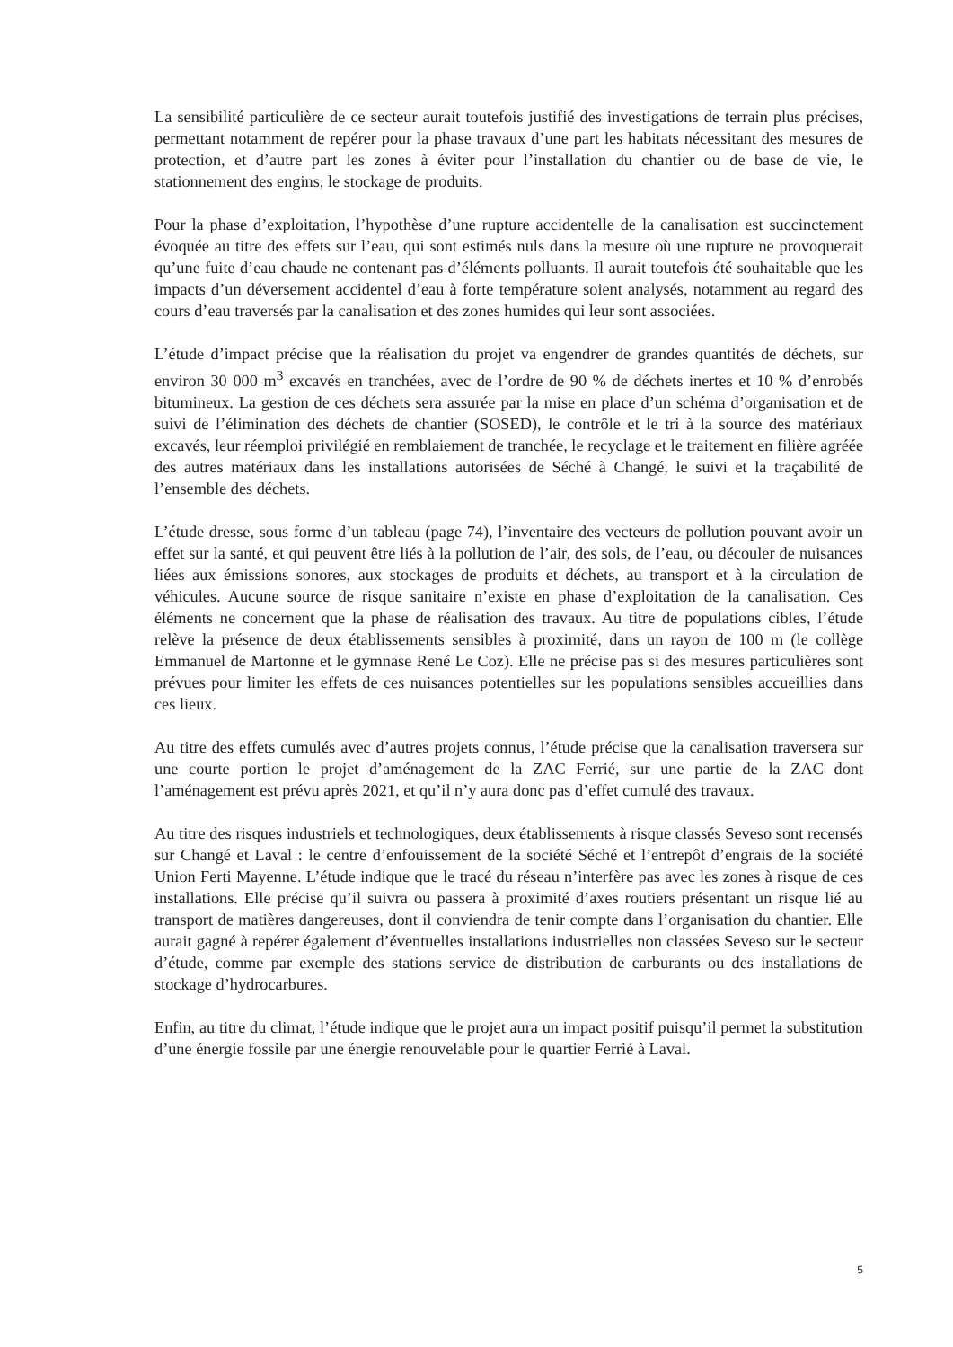La sensibilité particulière de ce secteur aurait toutefois justifié des investigations de terrain plus précises, permettant notamment de repérer pour la phase travaux d’une part les habitats nécessitant des mesures de protection, et d’autre part les zones à éviter pour l’installation du chantier ou de base de vie, le stationnement des engins, le stockage de produits.
Pour la phase d’exploitation, l’hypothèse d’une rupture accidentelle de la canalisation est succinctement évoquée au titre des effets sur l’eau, qui sont estimés nuls dans la mesure où une rupture ne provoquerait qu’une fuite d’eau chaude ne contenant pas d’éléments polluants. Il aurait toutefois été souhaitable que les impacts d’un déversement accidentel d’eau à forte température soient analysés, notamment au regard des cours d’eau traversés par la canalisation et des zones humides qui leur sont associées.
L’étude d’impact précise que la réalisation du projet va engendrer de grandes quantités de déchets, sur environ 30 000 m<sup>3</sup> excavés en tranchées, avec de l’ordre de 90 % de déchets inertes et 10 % d’enrobés bitumineux. La gestion de ces déchets sera assurée par la mise en place d’un schéma d’organisation et de suivi de l’élimination des déchets de chantier (SOSED), le contrôle et le tri à la source des matériaux excavés, leur réemploi privilégié en remblaiement de tranchée, le recyclage et le traitement en filière agréée des autres matériaux dans les installations autorisées de Séché à Changé, le suivi et la traçabilité de l’ensemble des déchets.
L’étude dresse, sous forme d’un tableau (page 74), l’inventaire des vecteurs de pollution pouvant avoir un effet sur la santé, et qui peuvent être liés à la pollution de l’air, des sols, de l’eau, ou découler de nuisances liées aux émissions sonores, aux stockages de produits et déchets, au transport et à la circulation de véhicules. Aucune source de risque sanitaire n’existe en phase d’exploitation de la canalisation. Ces éléments ne concernent que la phase de réalisation des travaux. Au titre de populations cibles, l’étude relève la présence de deux établissements sensibles à proximité, dans un rayon de 100 m (le collège Emmanuel de Martonne et le gymnase René Le Coz). Elle ne précise pas si des mesures particulières sont prévues pour limiter les effets de ces nuisances potentielles sur les populations sensibles accueillies dans ces lieux.
Au titre des effets cumulés avec d’autres projets connus, l’étude précise que la canalisation traversera sur une courte portion le projet d’aménagement de la ZAC Ferrié, sur une partie de la ZAC dont l’aménagement est prévu après 2021, et qu’il n’y aura donc pas d’effet cumulé des travaux.
Au titre des risques industriels et technologiques, deux établissements à risque classés Seveso sont recensés sur Changé et Laval : le centre d’enfouissement de la société Séché et l’entrepôt d’engrais de la société Union Ferti Mayenne. L’étude indique que le tracé du réseau n’interfère pas avec les zones à risque de ces installations. Elle précise qu’il suivra ou passera à proximité d’axes routiers présentant un risque lié au transport de matières dangereuses, dont il conviendra de tenir compte dans l’organisation du chantier. Elle aurait gagné à repérer également d’éventuelles installations industrielles non classées Seveso sur le secteur d’étude, comme par exemple des stations service de distribution de carburants ou des installations de stockage d’hydrocarbures.
Enfin, au titre du climat, l’étude indique que le projet aura un impact positif puisqu’il permet la substitution d’une énergie fossile par une énergie renouvelable pour le quartier Ferrié à Laval.
5